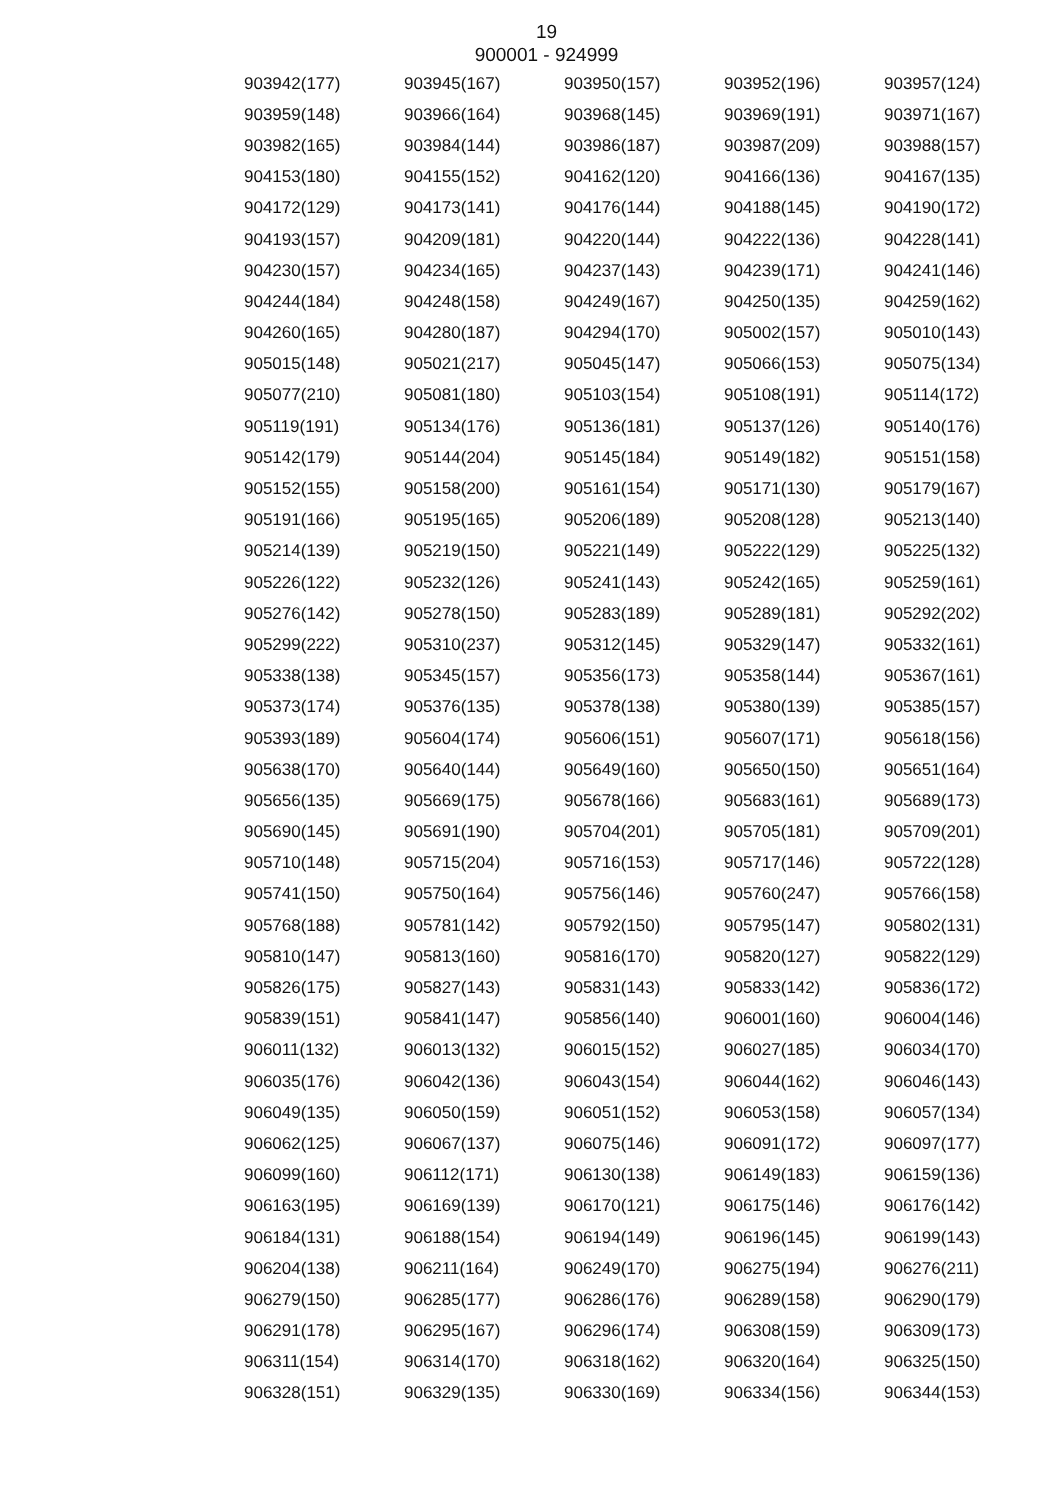19
900001 - 924999
| 903942(177) | 903945(167) | 903950(157) | 903952(196) | 903957(124) |
| 903959(148) | 903966(164) | 903968(145) | 903969(191) | 903971(167) |
| 903982(165) | 903984(144) | 903986(187) | 903987(209) | 903988(157) |
| 904153(180) | 904155(152) | 904162(120) | 904166(136) | 904167(135) |
| 904172(129) | 904173(141) | 904176(144) | 904188(145) | 904190(172) |
| 904193(157) | 904209(181) | 904220(144) | 904222(136) | 904228(141) |
| 904230(157) | 904234(165) | 904237(143) | 904239(171) | 904241(146) |
| 904244(184) | 904248(158) | 904249(167) | 904250(135) | 904259(162) |
| 904260(165) | 904280(187) | 904294(170) | 905002(157) | 905010(143) |
| 905015(148) | 905021(217) | 905045(147) | 905066(153) | 905075(134) |
| 905077(210) | 905081(180) | 905103(154) | 905108(191) | 905114(172) |
| 905119(191) | 905134(176) | 905136(181) | 905137(126) | 905140(176) |
| 905142(179) | 905144(204) | 905145(184) | 905149(182) | 905151(158) |
| 905152(155) | 905158(200) | 905161(154) | 905171(130) | 905179(167) |
| 905191(166) | 905195(165) | 905206(189) | 905208(128) | 905213(140) |
| 905214(139) | 905219(150) | 905221(149) | 905222(129) | 905225(132) |
| 905226(122) | 905232(126) | 905241(143) | 905242(165) | 905259(161) |
| 905276(142) | 905278(150) | 905283(189) | 905289(181) | 905292(202) |
| 905299(222) | 905310(237) | 905312(145) | 905329(147) | 905332(161) |
| 905338(138) | 905345(157) | 905356(173) | 905358(144) | 905367(161) |
| 905373(174) | 905376(135) | 905378(138) | 905380(139) | 905385(157) |
| 905393(189) | 905604(174) | 905606(151) | 905607(171) | 905618(156) |
| 905638(170) | 905640(144) | 905649(160) | 905650(150) | 905651(164) |
| 905656(135) | 905669(175) | 905678(166) | 905683(161) | 905689(173) |
| 905690(145) | 905691(190) | 905704(201) | 905705(181) | 905709(201) |
| 905710(148) | 905715(204) | 905716(153) | 905717(146) | 905722(128) |
| 905741(150) | 905750(164) | 905756(146) | 905760(247) | 905766(158) |
| 905768(188) | 905781(142) | 905792(150) | 905795(147) | 905802(131) |
| 905810(147) | 905813(160) | 905816(170) | 905820(127) | 905822(129) |
| 905826(175) | 905827(143) | 905831(143) | 905833(142) | 905836(172) |
| 905839(151) | 905841(147) | 905856(140) | 906001(160) | 906004(146) |
| 906011(132) | 906013(132) | 906015(152) | 906027(185) | 906034(170) |
| 906035(176) | 906042(136) | 906043(154) | 906044(162) | 906046(143) |
| 906049(135) | 906050(159) | 906051(152) | 906053(158) | 906057(134) |
| 906062(125) | 906067(137) | 906075(146) | 906091(172) | 906097(177) |
| 906099(160) | 906112(171) | 906130(138) | 906149(183) | 906159(136) |
| 906163(195) | 906169(139) | 906170(121) | 906175(146) | 906176(142) |
| 906184(131) | 906188(154) | 906194(149) | 906196(145) | 906199(143) |
| 906204(138) | 906211(164) | 906249(170) | 906275(194) | 906276(211) |
| 906279(150) | 906285(177) | 906286(176) | 906289(158) | 906290(179) |
| 906291(178) | 906295(167) | 906296(174) | 906308(159) | 906309(173) |
| 906311(154) | 906314(170) | 906318(162) | 906320(164) | 906325(150) |
| 906328(151) | 906329(135) | 906330(169) | 906334(156) | 906344(153) |